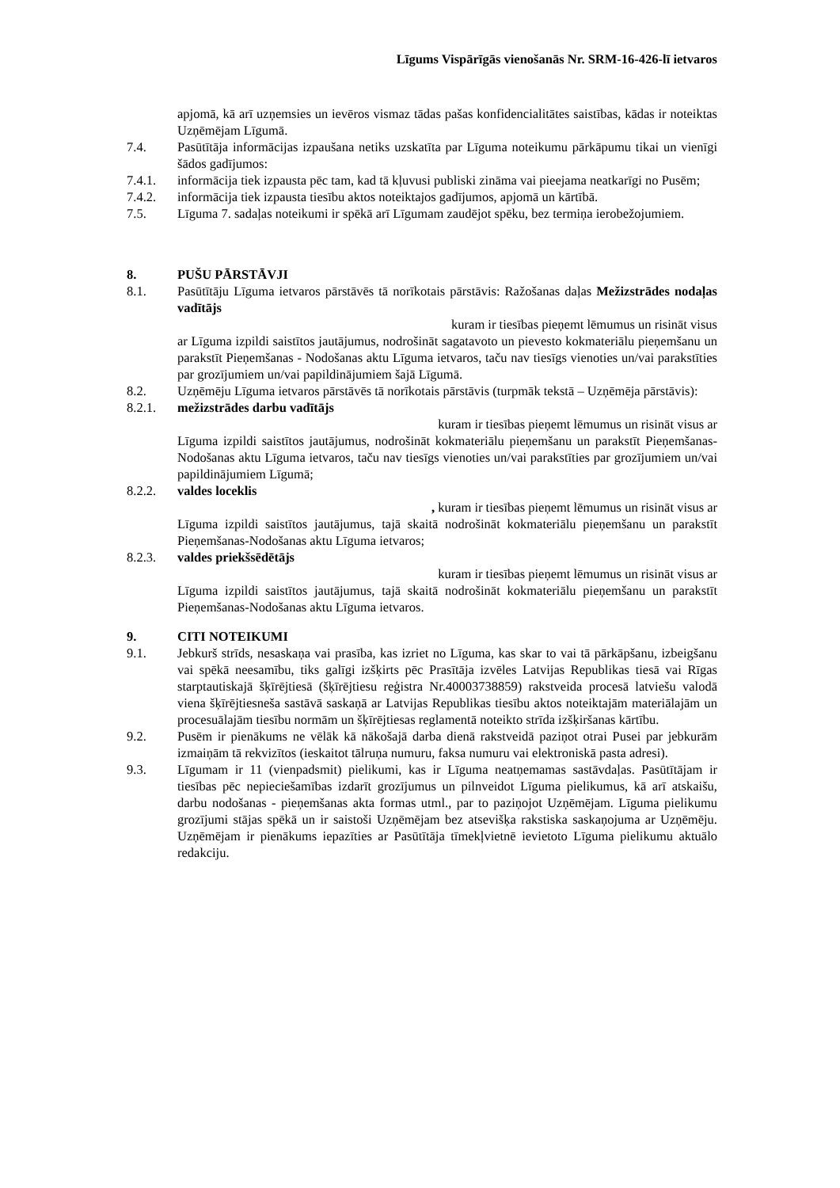Līgums Vispārīgās vienošanās Nr. SRM-16-426-lī ietvaros
apjomā, kā arī uzņemsies un ievēros vismaz tādas pašas konfidencialitātes saistības, kādas ir noteiktas Uzņēmējam Līgumā.
7.4. Pasūtītāja informācijas izpaušana netiks uzskatīta par Līguma noteikumu pārkāpumu tikai un vienīgi šādos gadījumos:
7.4.1. informācija tiek izpausta pēc tam, kad tā kļuvusi publiski zināma vai pieejama neatkarīgi no Pusēm;
7.4.2. informācija tiek izpausta tiesību aktos noteiktajos gadījumos, apjomā un kārtībā.
7.5. Līguma 7. sadaļas noteikumi ir spēkā arī Līgumam zaudējot spēku, bez termiņa ierobežojumiem.
8. PUŠU PĀRSTĀVJI
8.1. Pasūtītāju Līguma ietvaros pārstāvēs tā norīkotais pārstāvis: Ražošanas daļas Mežizstrādes nodaļas vadītājs
kuram ir tiesības pieņemt lēmumus un risināt visus
ar Līguma izpildi saistītos jautājumus, nodrošināt sagatavoto un pievesto kokmateriālu pieņemšanu un parakstīt Pieņemšanas - Nodošanas aktu Līguma ietvaros, taču nav tiesīgs vienoties un/vai parakstīties par grozījumiem un/vai papildinājumiem šajā Līgumā.
8.2. Uzņēmēju Līguma ietvaros pārstāvēs tā norīkotais pārstāvis (turpmāk tekstā – Uzņēmēja pārstāvis):
8.2.1. mežizstrādes darbu vadītājs
kuram ir tiesības pieņemt lēmumus un risināt visus ar
Līguma izpildi saistītos jautājumus, nodrošināt kokmateriālu pieņemšanu un parakstīt Pieņemšanas-Nodošanas aktu Līguma ietvaros, taču nav tiesīgs vienoties un/vai parakstīties par grozījumiem un/vai papildinājumiem Līgumā;
8.2.2. valdes loceklis
, kuram ir tiesības pieņemt lēmumus un risināt visus ar
Līguma izpildi saistītos jautājumus, tajā skaitā nodrošināt kokmateriālu pieņemšanu un parakstīt Pieņemšanas-Nodošanas aktu Līguma ietvaros;
8.2.3. valdes priekšsēdētājs
kuram ir tiesības pieņemt lēmumus un risināt visus ar
Līguma izpildi saistītos jautājumus, tajā skaitā nodrošināt kokmateriālu pieņemšanu un parakstīt Pieņemšanas-Nodošanas aktu Līguma ietvaros.
9. CITI NOTEIKUMI
9.1. Jebkurš strīds, nesaskaņa vai prasība, kas izriet no Līguma, kas skar to vai tā pārkāpšanu, izbeigšanu vai spēkā neesamību, tiks galīgi izšķirts pēc Prasītāja izvēles Latvijas Republikas tiesā vai Rīgas starptautiskajā šķīrējtiesā (šķīrējtiesu reģistra Nr.40003738859) rakstveida procesā latviešu valodā viena šķīrējtiesneša sastāvā saskaņā ar Latvijas Republikas tiesību aktos noteiktajām materiālajām un procesuālajām tiesību normām un šķīrējtiesas reglamentā noteikto strīda izšķiršanas kārtību.
9.2. Pusēm ir pienākums ne vēlāk kā nākošajā darba dienā rakstveidā paziņot otrai Pusei par jebkurām izmaiņām tā rekvizītos (ieskaitot tālruņa numuru, faksa numuru vai elektroniskā pasta adresi).
9.3. Līgumam ir 11 (vienpadsmit) pielikumi, kas ir Līguma neatņemamas sastāvdaļas. Pasūtītājam ir tiesības pēc nepieciešamības izdarīt grozījumus un pilnveidot Līguma pielikumus, kā arī atskaišu, darbu nodošanas - pieņemšanas akta formas utml., par to paziņojot Uzņēmējam. Līguma pielikumu grozījumi stājas spēkā un ir saistoši Uzņēmējam bez atsevišķa rakstiska saskaņojuma ar Uzņēmēju. Uzņēmējam ir pienākums iepazīties ar Pasūtītāja tīmekļvietnē ievietoto Līguma pielikumu aktuālo redakciju.